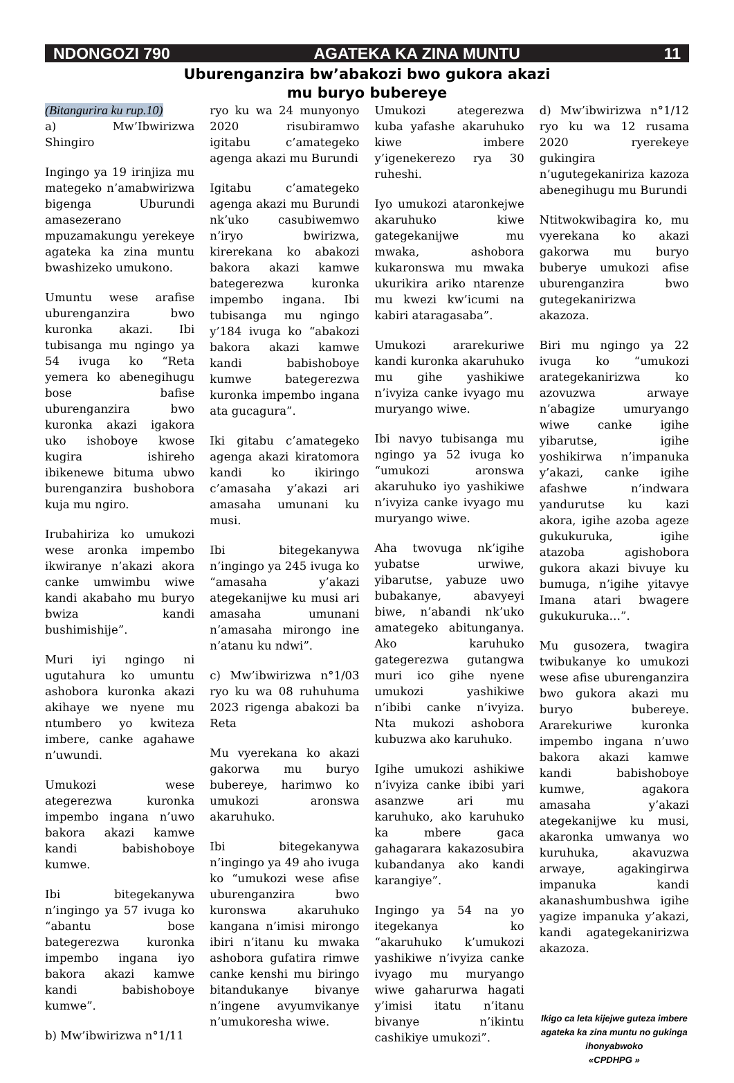NDONGOZI 790 AGATEKA KA ZINA MUNTU 11
Uburenganzira bw’abakozi bwo gukora akazi
mu buryo bubereye
(Bitangurira ku rup.10)
a) Mw’Ibwirizwa Shingiro
Ingingo ya 19 irinjiza mu mategeko n’amabwirizwa bigenga Uburundi amasezerano mpuzamakungu yerekeye agateka ka zina muntu bwashizeko umukono.
Umuntu wese arafise uburenganzira bwo kuronka akazi. Ibi tubisanga mu ngingo ya 54 ivuga ko “Reta yemera ko abenegihugu bose bafise uburenganzira bwo kuronka akazi igakora uko ishoboye kwose kugira ishireho ibikenewe bituma ubwo burenganzira bushobora kuja mu ngiro.
Irubahiriza ko umukozi wese aronka impembo ikwiranye n’akazi akora canke umwimbu wiwe kandi akabaho mu buryo bwiza kandi bushimishije”.
Muri iyi ngingo ni ugutahura ko umuntu ashobora kuronka akazi akihaye we nyene mu ntumbero yo kwiteza imbere, canke agahawe n’uwundi.
Umukozi wese ategerezwa kuronka impembo ingana n’uwo bakora akazi kamwe kandi babishoboye kumwe.
Ibi bitegekanywa n’ingingo ya 57 ivuga ko “abantu bose bategerezwa kuronka impembo ingana iyo bakora akazi kamwe kandi babishoboye kumwe”.
b) Mw’ibwirizwa n°1/11
ryo ku wa 24 munyonyo 2020 risubiramwo igitabu c’amategeko agenga akazi mu Burundi
Igitabu c’amategeko agenga akazi mu Burundi nk’uko casubiwemwo n’iryo bwirizwa, kirerekana ko abakozi bakora akazi kamwe bategerezwa kuronka impembo ingana. Ibi tubisanga mu ngingo y’184 ivuga ko “abakozi bakora akazi kamwe kandi babishoboye kumwe bategerezwa kuronka impembo ingana ata gucagura”.
Iki gitabu c’amategeko agenga akazi kiratomora kandi ko ikiringo c’amasaha y’akazi ari amasaha umunani ku musi.
Ibi bitegekanywa n’ingingo ya 245 ivuga ko “amasaha y’akazi ategekanijwe ku musi ari amasaha umunani n’amasaha mirongo ine n’atanu ku ndwi”.
c) Mw’ibwirizwa n°1/03 ryo ku wa 08 ruhuhuma 2023 rigenga abakozi ba Reta
Mu vyerekana ko akazi gakorwa mu buryo bubereye, harimwo ko umukozi aronswa akaruhuko.
Ibi bitegekanywa n’ingingo ya 49 aho ivuga ko “umukozi wese afise uburenganzira bwo kuronswa akaruhuko kangana n’imisi mirongo ibiri n’itanu ku mwaka ashobora gufatira rimwe canke kenshi mu biringo bitandukanye bivanye n’ingene avyumvikanye n’umukoresha wiwe.
Umukozi ategerezwa kuba yafashe akaruhuko kiwe imbere y’igenekerezo rya 30 ruheshi.
Iyo umukozi ataronkejwe akaruhuko kiwe gategekanijwe mu mwaka, ashobora kukaronswa mu mwaka ukurikira ariko ntarenze mu kwezi kw’icumi na kabiri ataragasaba”.
Umukozi ararekuriwe kandi kuronka akaruhuko mu gihe yashikiwe n’ivyiza canke ivyago mu muryango wiwe.
Ibi navyo tubisanga mu ngingo ya 52 ivuga ko “umukozi aronswa akaruhuko iyo yashikiwe n’ivyiza canke ivyago mu muryango wiwe.
Aha twovuga nk’igihe yubatse urwiwe, yibarutse, yabuze uwo bubakanye, abavyeyi biwe, n’abandi nk’uko amategeko abitunganya. Ako karuhuko gategerezwa gutangwa muri ico gihe nyene umukozi yashikiwe n’ibibi canke n’ivyiza. Nta mukozi ashobora kubuzwa ako karuhuko.
Igihe umukozi ashikiwe n’ivyiza canke ibibi yari asanzwe ari mu karuhuko, ako karuhuko ka mbere gaca gahagarara kakazosubira kubandanya ako kandi karangiye”.
Ingingo ya 54 na yo itegekanya ko “akaruhuko k’umukozi yashikiwe n’ivyiza canke ivyago mu muryango wiwe gaharurwa hagati y’imisi itatu n’itanu bivanye n’ikintu cashikiye umukozi”.
d) Mw’ibwirizwa n°1/12 ryo ku wa 12 rusama 2020 ryerekeye gukingira n’ugutegekaniriza kazoza abenegihugu mu Burundi
Ntitwokwibagira ko, mu vyerekana ko akazi gakorwa mu buryo buberye umukozi afise uburenganzira bwo gutegekanirizwa akazoza.
Biri mu ngingo ya 22 ivuga ko “umukozi arategekanirizwa ko azovuzwa arwaye n’abagize umuryango wiwe canke igihe yibarutse, igihe yoshikirwa n’impanuka y’akazi, canke igihe afashwe n’indwara yandurutse ku kazi akora, igihe azoba ageze gukukuruka, igihe atazoba agishobora gukora akazi bivuye ku bumuga, n’igihe yitavye Imana atari bwagere gukukuruka…”.
Mu gusozera, twagira twibukanye ko umukozi wese afise uburenganzira bwo gukora akazi mu buryo bubereye. Ararekuriwe kuronka impembo ingana n’uwo bakora akazi kamwe kandi babishoboye kumwe, agakora amasaha y’akazi ategekanijwe ku musi, akaronka umwanya wo kuruhuka, akavuzwa arwaye, agakingirwa impanuka kandi akanashumbushwa igihe yagize impanuka y’akazi, kandi agategekanirizwa akazoza.
Ikigo ca leta kijejwe guteza imbere agateka ka zina muntu no gukinga ihonyabwoko
«CPDHPG »